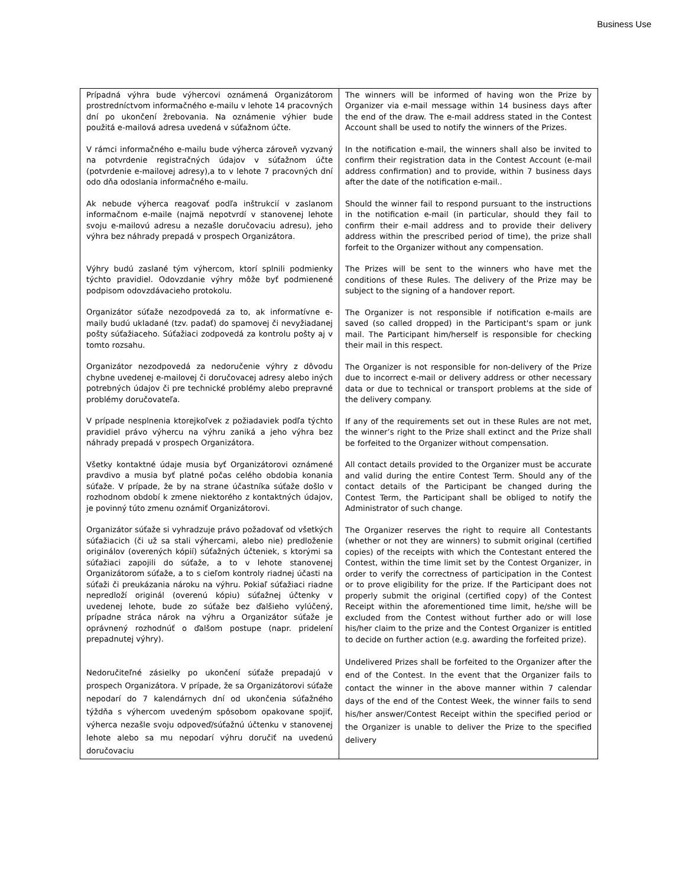Business Use
| Prípadná výhra bude výhercovi oznámená Organizátorom prostredníctvom informačného e-mailu v lehote 14 pracovných dní po ukončení žrebovania. Na oznámenie výhier bude použitá e-mailová adresa uvedená v súťažnom účte. V rámci informačného e-mailu bude výherca zároveň vyzvaný na potvrdenie registračných údajov v súťažnom účte (potvrdenie e-mailovej adresy),a to v lehote 7 pracovných dní odo dňa odoslania informačného e-mailu. Ak nebude výherca reagovať podľa inštrukcií v zaslanom informačnom e-maile (najmä nepotvrdí v stanovenej lehote svoju e-mailovú adresu a nezašle doručovaciu adresu), jeho výhra bez náhrady prepadá v prospech Organizátora. Výhry budú zaslané tým výhercom, ktorí splnili podmienky týchto pravidiel. Odovzdanie výhry môže byť podmienené podpisom odovzdávacieho protokolu. Organizátor súťaže nezodpovedá za to, ak informatívne e-maily budú ukladané (tzv. padať) do spamovej či nevyžiadanej pošty súťažiaceho. Súťažiaci zodpovedá za kontrolu pošty aj v tomto rozsahu. Organizátor nezodpovedá za nedoručenie výhry z dôvodu chybne uvedenej e-mailovej či doručovacej adresy alebo iných potrebných údajov či pre technické problémy alebo prepravné problémy doručovateľa. V prípade nesplnenia ktorejkoľvek z požiadaviek podľa týchto pravidiel právo výhercu na výhru zaniká a jeho výhra bez náhrady prepadá v prospech Organizátora. Všetky kontaktné údaje musia byť Organizátorovi oznámené pravdivo a musia byť platné počas celého obdobia konania súťaže. V prípade, že by na strane účastníka súťaže došlo v rozhodnom období k zmene niektorého z kontaktných údajov, je povinný túto zmenu oznámiť Organizátorovi. Organizátor súťaže si vyhradzuje právo požadovať od všetkých súťažiacich (či už sa stali výhercami, alebo nie) predloženie originálov (overených kópií) súťažných účteniek, s ktorými sa súťažiaci zapojili do súťaže, a to v lehote stanovenej Organizátorom súťaže, a to s cieľom kontroly riadnej účasti na súťaži či preukázania nároku na výhru. Pokiaľ súťažiaci riadne nepredloží originál (overenú kópiu) súťažnej účtenky v uvedenej lehote, bude zo súťaže bez ďalšieho vylúčený, prípadne stráca nárok na výhru a Organizátor súťaže je oprávnený rozhodnúť o ďalšom postupe (napr. pridelení prepadnutej výhry). Nedoručiteľné zásielky po ukončení súťaže prepadajú v prospech Organizátora. V prípade, že sa Organizátorovi súťaže nepodarí do 7 kalendárnych dní od ukončenia súťažného týždňa s výhercom uvedeným spôsobom opakovane spojiť, výherca nezašle svoju odpoveď/súťažnú účtenku v stanovenej lehote alebo sa mu nepodarí výhru doručiť na uvedenú doručovaciu | The winners will be informed of having won the Prize by Organizer via e-mail message within 14 business days after the end of the draw. The e-mail address stated in the Contest Account shall be used to notify the winners of the Prizes. In the notification e-mail, the winners shall also be invited to confirm their registration data in the Contest Account (e-mail address confirmation) and to provide, within 7 business days after the date of the notification e-mail.. Should the winner fail to respond pursuant to the instructions in the notification e-mail (in particular, should they fail to confirm their e-mail address and to provide their delivery address within the prescribed period of time), the prize shall forfeit to the Organizer without any compensation. The Prizes will be sent to the winners who have met the conditions of these Rules. The delivery of the Prize may be subject to the signing of a handover report. The Organizer is not responsible if notification e-mails are saved (so called dropped) in the Participant's spam or junk mail. The Participant him/herself is responsible for checking their mail in this respect. The Organizer is not responsible for non-delivery of the Prize due to incorrect e-mail or delivery address or other necessary data or due to technical or transport problems at the side of the delivery company. If any of the requirements set out in these Rules are not met, the winner’s right to the Prize shall extinct and the Prize shall be forfeited to the Organizer without compensation. All contact details provided to the Organizer must be accurate and valid during the entire Contest Term. Should any of the contact details of the Participant be changed during the Contest Term, the Participant shall be obliged to notify the Administrator of such change. The Organizer reserves the right to require all Contestants (whether or not they are winners) to submit original (certified copies) of the receipts with which the Contestant entered the Contest, within the time limit set by the Contest Organizer, in order to verify the correctness of participation in the Contest or to prove eligibility for the prize. If the Participant does not properly submit the original (certified copy) of the Contest Receipt within the aforementioned time limit, he/she will be excluded from the Contest without further ado or will lose his/her claim to the prize and the Contest Organizer is entitled to decide on further action (e.g. awarding the forfeited prize). Undelivered Prizes shall be forfeited to the Organizer after the end of the Contest. In the event that the Organizer fails to contact the winner in the above manner within 7 calendar days of the end of the Contest Week, the winner fails to send his/her answer/Contest Receipt within the specified period or the Organizer is unable to deliver the Prize to the specified delivery |